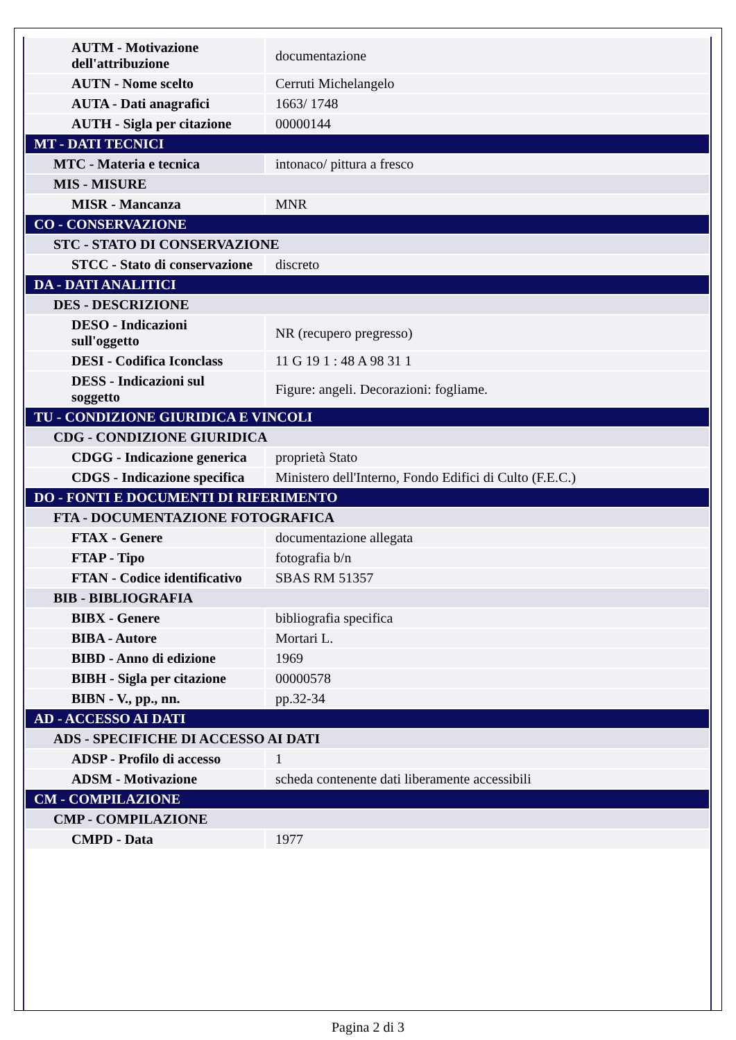| AUTM - Motivazione dell'attribuzione | documentazione |
| AUTN - Nome scelto | Cerruti Michelangelo |
| AUTA - Dati anagrafici | 1663/ 1748 |
| AUTH - Sigla per citazione | 00000144 |
| MT - DATI TECNICI | |
| MTC - Materia e tecnica | intonaco/ pittura a fresco |
| MIS - MISURE | |
| MISR - Mancanza | MNR |
| CO - CONSERVAZIONE | |
| STC - STATO DI CONSERVAZIONE | |
| STCC - Stato di conservazione | discreto |
| DA - DATI ANALITICI | |
| DES - DESCRIZIONE | |
| DESO - Indicazioni sull'oggetto | NR (recupero pregresso) |
| DESI - Codifica Iconclass | 11 G 19 1 : 48 A 98 31 1 |
| DESS - Indicazioni sul soggetto | Figure: angeli. Decorazioni: fogliame. |
| TU - CONDIZIONE GIURIDICA E VINCOLI | |
| CDG - CONDIZIONE GIURIDICA | |
| CDGG - Indicazione generica | proprietà Stato |
| CDGS - Indicazione specifica | Ministero dell'Interno, Fondo Edifici di Culto (F.E.C.) |
| DO - FONTI E DOCUMENTI DI RIFERIMENTO | |
| FTA - DOCUMENTAZIONE FOTOGRAFICA | |
| FTAX - Genere | documentazione allegata |
| FTAP - Tipo | fotografia b/n |
| FTAN - Codice identificativo | SBAS RM 51357 |
| BIB - BIBLIOGRAFIA | |
| BIBX - Genere | bibliografia specifica |
| BIBA - Autore | Mortari L. |
| BIBD - Anno di edizione | 1969 |
| BIBH - Sigla per citazione | 00000578 |
| BIBN - V., pp., nn. | pp.32-34 |
| AD - ACCESSO AI DATI | |
| ADS - SPECIFICHE DI ACCESSO AI DATI | |
| ADSP - Profilo di accesso | 1 |
| ADSM - Motivazione | scheda contenente dati liberamente accessibili |
| CM - COMPILAZIONE | |
| CMP - COMPILAZIONE | |
| CMPD - Data | 1977 |
Pagina 2 di 3